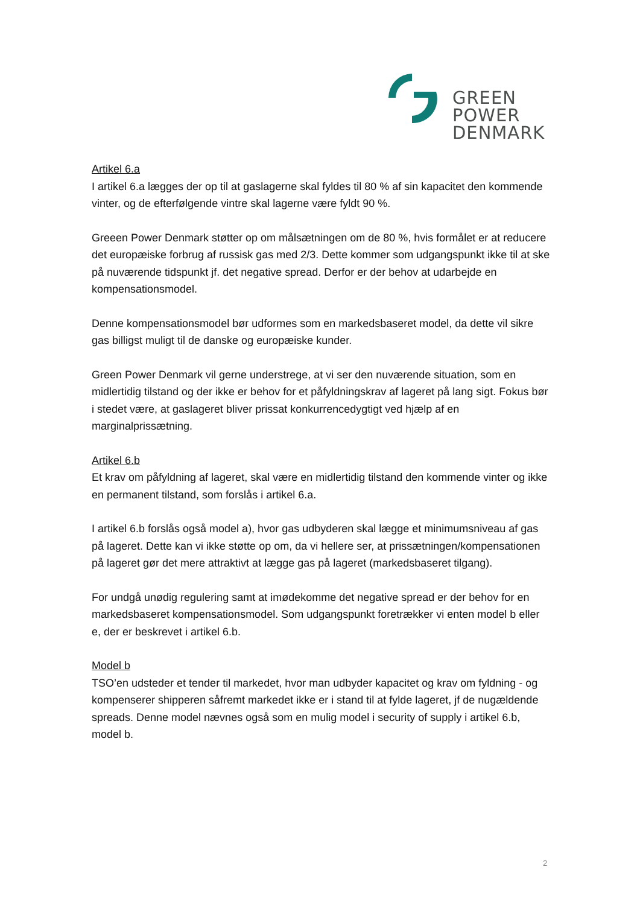GREEN
POWER
DENMARK
Artikel 6.a
I artikel 6.a lægges der op til at gaslagerne skal fyldes til 80 % af sin kapacitet den kommende vinter, og de efterfølgende vintre skal lagerne være fyldt 90 %.
Greeen Power Denmark støtter op om målsætningen om de 80 %, hvis formålet er at reducere det europæiske forbrug af russisk gas med 2/3. Dette kommer som udgangspunkt ikke til at ske på nuværende tidspunkt jf. det negative spread. Derfor er der behov at udarbejde en kompensationsmodel.
Denne kompensationsmodel bør udformes som en markedsbaseret model, da dette vil sikre gas billigst muligt til de danske og europæiske kunder.
Green Power Denmark vil gerne understrege, at vi ser den nuværende situation, som en midlertidig tilstand og der ikke er behov for et påfyldningskrav af lageret på lang sigt. Fokus bør i stedet være, at gaslageret bliver prissat konkurrencedygtigt ved hjælp af en marginalprissætning.
Artikel 6.b
Et krav om påfyldning af lageret, skal være en midlertidig tilstand den kommende vinter og ikke en permanent tilstand, som forslås i artikel 6.a.
I artikel 6.b forslås også model a), hvor gas udbyderen skal lægge et minimumsniveau af gas på lageret. Dette kan vi ikke støtte op om, da vi hellere ser, at prissætningen/kompensationen på lageret gør det mere attraktivt at lægge gas på lageret (markedsbaseret tilgang).
For undgå unødig regulering samt at imødekomme det negative spread er der behov for en markedsbaseret kompensationsmodel. Som udgangspunkt foretrækker vi enten model b eller e, der er beskrevet i artikel 6.b.
Model b
TSO’en udsteder et tender til markedet, hvor man udbyder kapacitet og krav om fyldning - og kompenserer shipperen såfremt markedet ikke er i stand til at fylde lageret, jf de nugældende spreads. Denne model nævnes også som en mulig model i security of supply i artikel 6.b, model b.
2